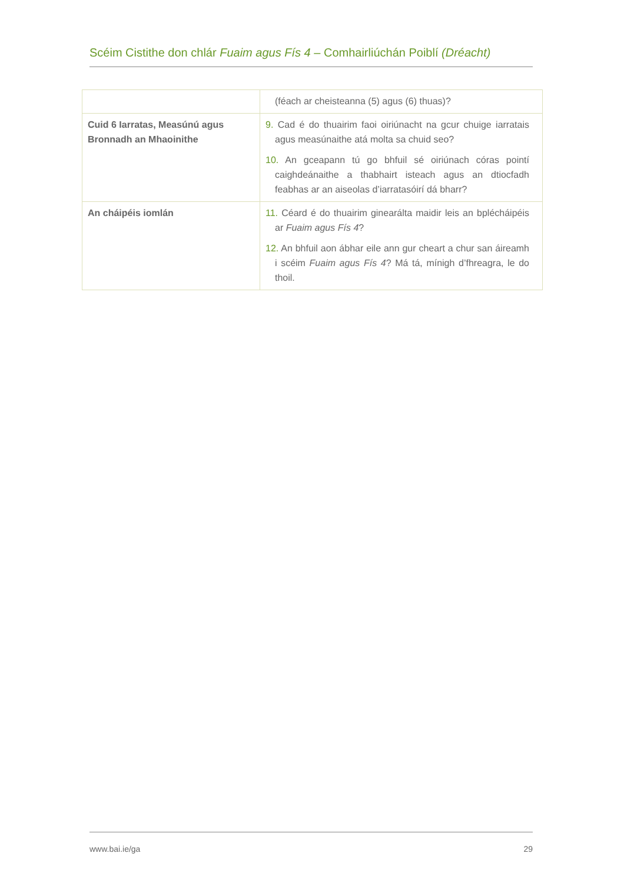Scéim Cistithe don chlár Fuaim agus Fís 4 – Comhairliúchán Poiblí (Dréacht)
| | (féach ar cheisteanna (5) agus (6) thuas)? |
| Cuid 6 Iarratas, Measúnú agus Bronnadh an Mhaoinithe | 9. Cad é do thuairim faoi oiriúnacht na gcur chuige iarratais agus measúnaithe atá molta sa chuid seo? 10. An gceapann tú go bhfuil sé oiriúnach córas pointí caighdeánaithe a thabhairt isteach agus an dtiocfadh feabhas ar an aiseolas d’iarratasóirí dá bharr? |
| An cháipéis iomlán | 11. Céard é do thuairim ginearálta maidir leis an bplécháipéis ar Fuaim agus Fís 4 ? 12. An bhfuil aon ábhar eile ann gur cheart a chur san áireamh i scéim Fuaim agus Fís 4 ? Má tá, mínigh d’fhreagra, le do thoil. |
www.bai.ie/ga 29